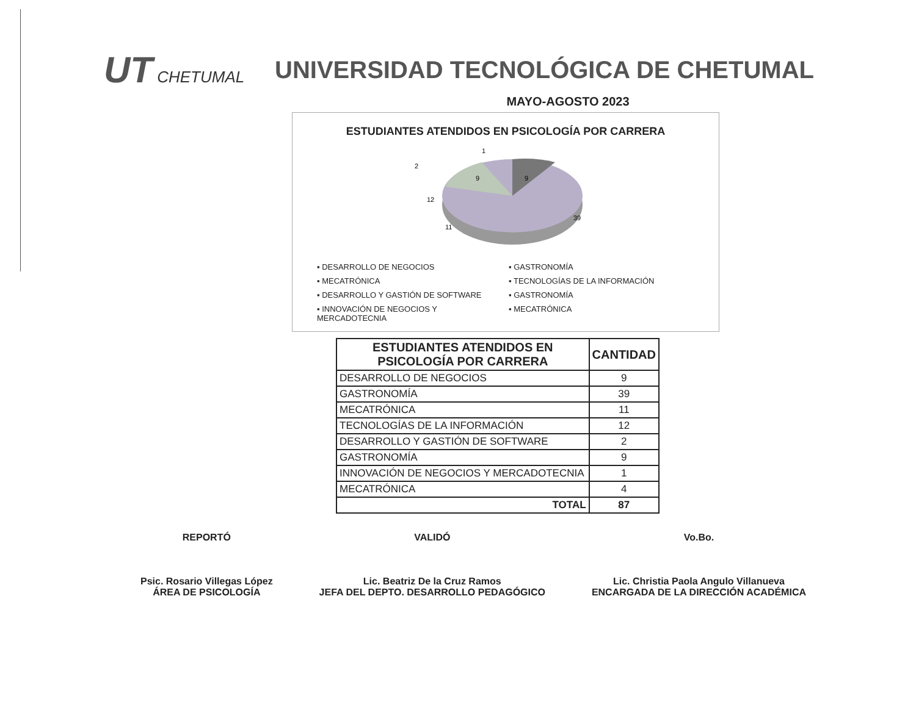UT CHETUMAL
UNIVERSIDAD TECNOLÓGICA DE CHETUMAL
MAYO-AGOSTO 2023
ESTUDIANTES ATENDIDOS EN PSICOLOGÍA POR CARRERA
9
9
12
11
39
1
2
▪ DESARROLLO DE NEGOCIOS
▪ GASTRONOMÍA
▪ MECATRÓNICA
▪ TECNOLOGÍAS DE LA INFORMACIÓN
▪ DESARROLLO Y GASTIÓN DE SOFTWARE
▪ GASTRONOMÍA
▪ INNOVACIÓN DE NEGOCIOS Y MERCADOTECNIA
▪ MECATRÓNICA
| ESTUDIANTES ATENDIDOS EN PSICOLOGÍA POR CARRERA | CANTIDAD |
| --- | --- |
| DESARROLLO DE NEGOCIOS | 9 |
| GASTRONOMÍA | 39 |
| MECATRÓNICA | 11 |
| TECNOLOGÍAS DE LA INFORMACIÓN | 12 |
| DESARROLLO Y GASTIÓN DE SOFTWARE | 2 |
| GASTRONOMÍA | 9 |
| INNOVACIÓN DE NEGOCIOS Y MERCADOTECNIA | 1 |
| MECATRÓNICA | 4 |
| TOTAL | 87 |
REPORTÓ
Psic. Rosario Villegas López
ÁREA DE PSICOLOGÍA
VALIDÓ
Lic. Beatriz De la Cruz Ramos
JEFA DEL DEPTO. DESARROLLO PEDAGÓGICO
Vo.Bo.
Lic. Christia Paola Angulo Villanueva
ENCARGADA DE LA DIRECCIÓN ACADÉMICA